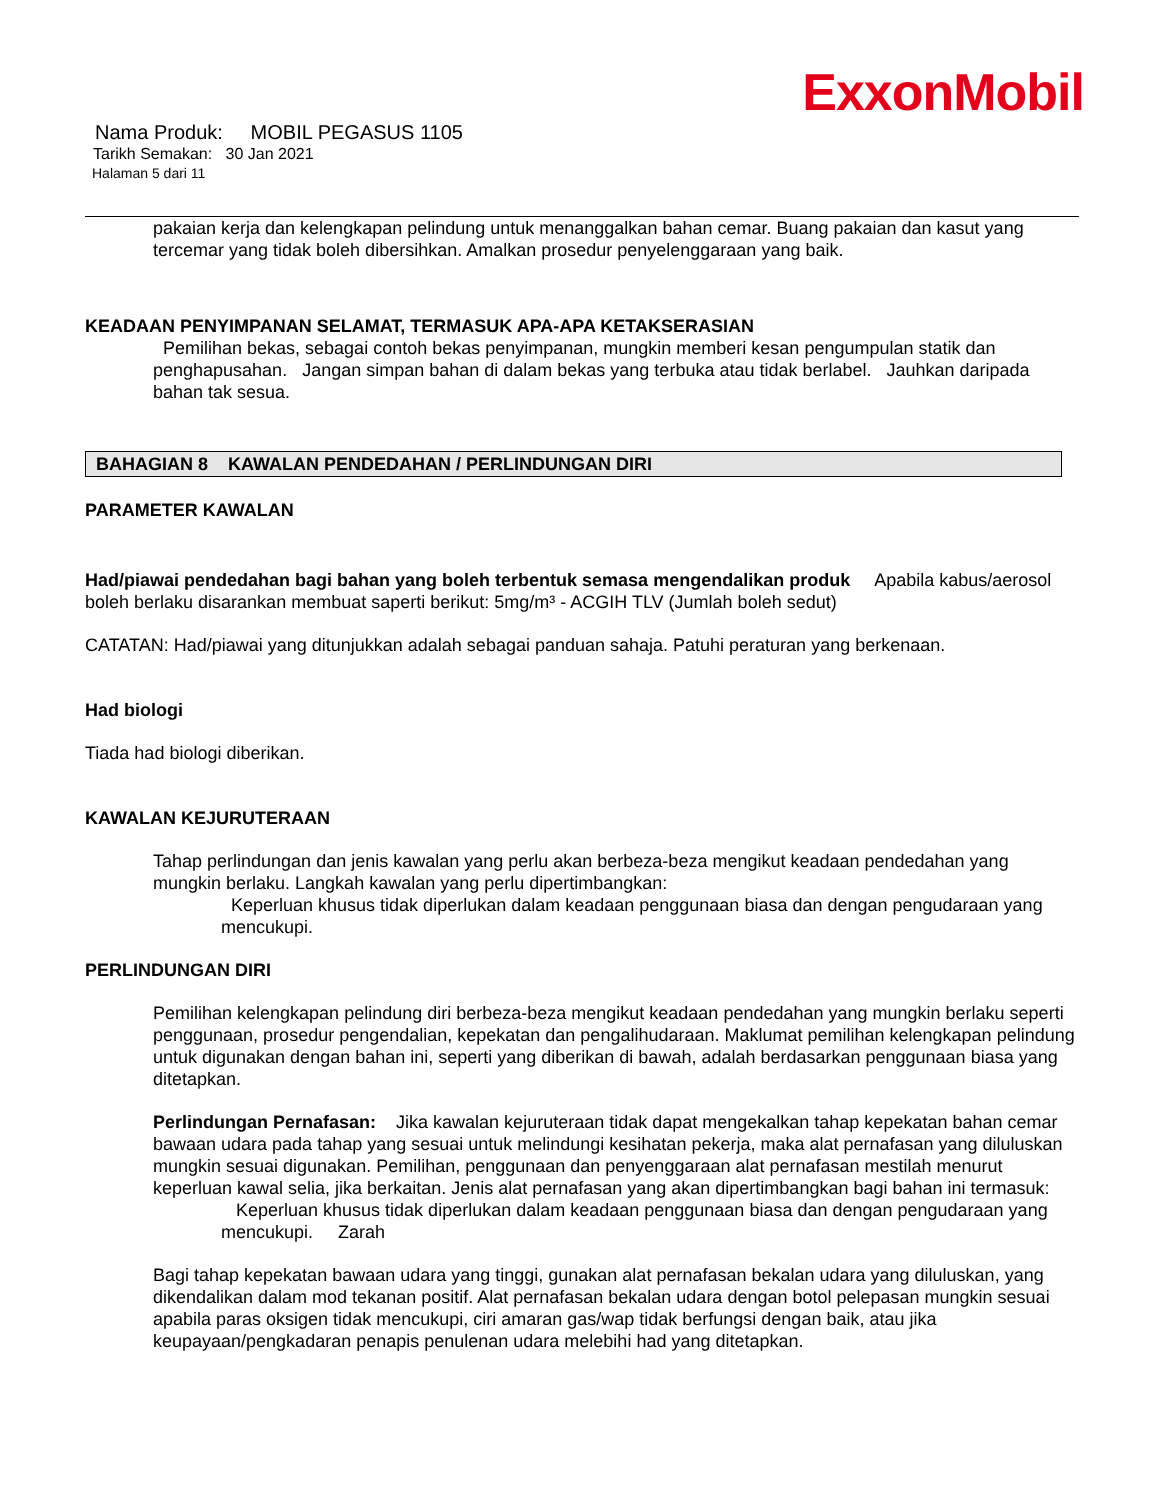ExxonMobil
Nama Produk: MOBIL PEGASUS 1105
Tarikh Semakan: 30 Jan 2021
Halaman 5 dari 11
pakaian kerja dan kelengkapan pelindung untuk menanggalkan bahan cemar. Buang pakaian dan kasut yang tercemar yang tidak boleh dibersihkan. Amalkan prosedur penyelenggaraan yang baik.
KEADAAN PENYIMPANAN SELAMAT, TERMASUK APA-APA KETAKSERASIAN
Pemilihan bekas, sebagai contoh bekas penyimpanan, mungkin memberi kesan pengumpulan statik dan penghapusahan. Jangan simpan bahan di dalam bekas yang terbuka atau tidak berlabel. Jauhkan daripada bahan tak sesua.
BAHAGIAN 8 KAWALAN PENDEDAHAN / PERLINDUNGAN DIRI
PARAMETER KAWALAN
Had/piawai pendedahan bagi bahan yang boleh terbentuk semasa mengendalikan produk Apabila kabus/aerosol boleh berlaku disarankan membuat saperti berikut: 5mg/m³ - ACGIH TLV (Jumlah boleh sedut)
CATATAN: Had/piawai yang ditunjukkan adalah sebagai panduan sahaja. Patuhi peraturan yang berkenaan.
Had biologi
Tiada had biologi diberikan.
KAWALAN KEJURUTERAAN
Tahap perlindungan dan jenis kawalan yang perlu akan berbeza-beza mengikut keadaan pendedahan yang mungkin berlaku. Langkah kawalan yang perlu dipertimbangkan:
Keperluan khusus tidak diperlukan dalam keadaan penggunaan biasa dan dengan pengudaraan yang mencukupi.
PERLINDUNGAN DIRI
Pemilihan kelengkapan pelindung diri berbeza-beza mengikut keadaan pendedahan yang mungkin berlaku seperti penggunaan, prosedur pengendalian, kepekatan dan pengalihudaraan. Maklumat pemilihan kelengkapan pelindung untuk digunakan dengan bahan ini, seperti yang diberikan di bawah, adalah berdasarkan penggunaan biasa yang ditetapkan.
Perlindungan Pernafasan: Jika kawalan kejuruteraan tidak dapat mengekalkan tahap kepekatan bahan cemar bawaan udara pada tahap yang sesuai untuk melindungi kesihatan pekerja, maka alat pernafasan yang diluluskan mungkin sesuai digunakan. Pemilihan, penggunaan dan penyenggaraan alat pernafasan mestilah menurut keperluan kawal selia, jika berkaitan. Jenis alat pernafasan yang akan dipertimbangkan bagi bahan ini termasuk:
Keperluan khusus tidak diperlukan dalam keadaan penggunaan biasa dan dengan pengudaraan yang mencukupi. Zarah
Bagi tahap kepekatan bawaan udara yang tinggi, gunakan alat pernafasan bekalan udara yang diluluskan, yang dikendalikan dalam mod tekanan positif. Alat pernafasan bekalan udara dengan botol pelepasan mungkin sesuai apabila paras oksigen tidak mencukupi, ciri amaran gas/wap tidak berfungsi dengan baik, atau jika keupayaan/pengkadaran penapis penulenan udara melebihi had yang ditetapkan.